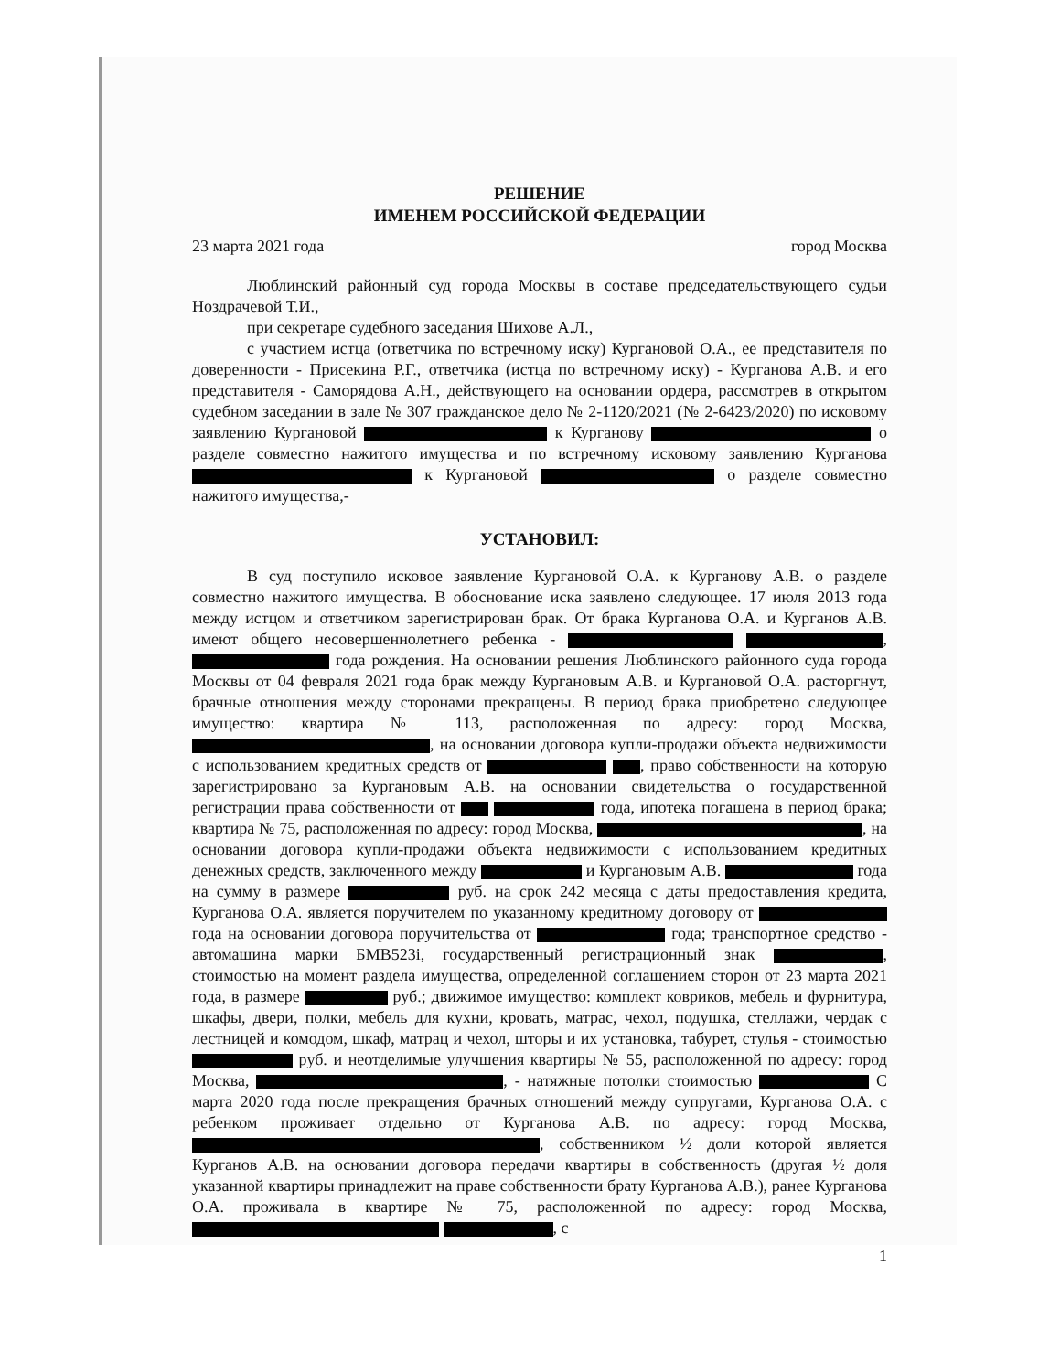РЕШЕНИЕ
ИМЕНЕМ РОССИЙСКОЙ ФЕДЕРАЦИИ
23 марта 2021 года город Москва
Люблинский районный суд города Москвы в составе председательствующего судьи Ноздрачевой Т.И.,
при секретаре судебного заседания Шихове А.Л.,
с участием истца (ответчика по встречному иску) Кургановой О.А., ее представителя по доверенности - Присекина Р.Г., ответчика (истца по встречному иску) - Курганова А.В. и его представителя - Саморядова А.Н., действующего на основании ордера, рассмотрев в открытом судебном заседании в зале № 307 гражданское дело № 2-1120/2021 (№ 2-6423/2020) по исковому заявлению Кургановой к Курганову о разделе совместно нажитого имущества и по встречному исковому заявлению Курганова к Кургановой о разделе совместно нажитого имущества,-
УСТАНОВИЛ:
В суд поступило исковое заявление Кургановой О.А. к Курганову А.В. о разделе совместно нажитого имущества. В обоснование иска заявлено следующее. 17 июля 2013 года между истцом и ответчиком зарегистрирован брак. От брака Курганова О.А. и Курганов А.В. имеют общего несовершеннолетнего ребенка - , года рождения. На основании решения Люблинского районного суда города Москвы от 04 февраля 2021 года брак между Кургановым А.В. и Кургановой О.А. расторгнут, брачные отношения между сторонами прекращены. В период брака приобретено следующее имущество: квартира № 113, расположенная по адресу: город Москва, , на основании договора купли-продажи объекта недвижимости с использованием кредитных средств от , право собственности на которую зарегистрировано за Кургановым А.В. на основании свидетельства о государственной регистрации права собственности от года, ипотека погашена в период брака; квартира № 75, расположенная по адресу: город Москва, , на основании договора купли-продажи объекта недвижимости с использованием кредитных денежных средств, заключенного между и Кургановым А.В. года на сумму в размере руб. на срок 242 месяца с даты предоставления кредита, Курганова О.А. является поручителем по указанному кредитному договору от года на основании договора поручительства от года; транспортное средство - автомашина марки БМВ523i, государственный регистрационный знак , стоимостью на момент раздела имущества, определенной соглашением сторон от 23 марта 2021 года, в размере руб.; движимое имущество: комплект ковриков, мебель и фурнитура, шкафы, двери, полки, мебель для кухни, кровать, матрас, чехол, подушка, стеллажи, чердак с лестницей и комодом, шкаф, матрац и чехол, шторы и их установка, табурет, стулья - стоимостью руб. и неотделимые улучшения квартиры № 55, расположенной по адресу: город Москва, , - натяжные потолки стоимостью С марта 2020 года после прекращения брачных отношений между супругами, Курганова О.А. с ребенком проживает отдельно от Курганова А.В. по адресу: город Москва, , собственником ½ доли которой является Курганов А.В. на основании договора передачи квартиры в собственность (другая ½ доля указанной квартиры принадлежит на праве собственности брату Курганова А.В.), ранее Курганова О.А. проживала в квартире № 75, расположенной по адресу: город Москва, , с
1